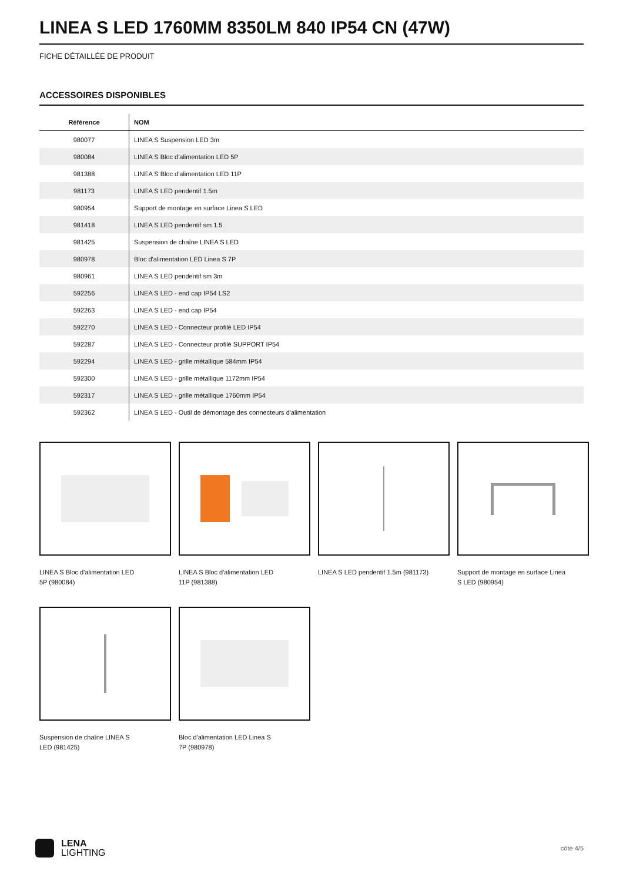LINEA S LED 1760MM 8350LM 840 IP54 CN (47W)
FICHE DÉTAILLÉE DE PRODUIT
ACCESSOIRES DISPONIBLES
| Référence | NOM |
| --- | --- |
| 980077 | LINEA S Suspension LED 3m |
| 980084 | LINEA S Bloc d'alimentation LED 5P |
| 981388 | LINEA S Bloc d'alimentation LED 11P |
| 981173 | LINEA S LED pendentif 1.5m |
| 980954 | Support de montage en surface Linea S LED |
| 981418 | LINEA S LED pendentif sm 1.5 |
| 981425 | Suspension de chaîne LINEA S LED |
| 980978 | Bloc d'alimentation LED Linea S 7P |
| 980961 | LINEA S LED pendentif sm 3m |
| 592256 | LINEA S LED - end cap IP54 LS2 |
| 592263 | LINEA S LED - end cap IP54 |
| 592270 | LINEA S LED - Connecteur profilé LED IP54 |
| 592287 | LINEA S LED - Connecteur profilé SUPPORT IP54 |
| 592294 | LINEA S LED - grille métallique 584mm IP54 |
| 592300 | LINEA S LED - grille métallique 1172mm IP54 |
| 592317 | LINEA S LED - grille métallique 1760mm IP54 |
| 592362 | LINEA S LED - Outil de démontage des connecteurs d'alimentation |
LINEA S Bloc d'alimentation LED
5P (980084)
LINEA S Bloc d'alimentation LED
11P (981388)
LINEA S LED pendentif 1.5m (981173)
Support de montage en surface Linea
S LED (980954)
Suspension de chaîne LINEA S
LED (981425)
Bloc d'alimentation LED Linea S
7P (980978)
LENA
LIGHTING
côté 4/5